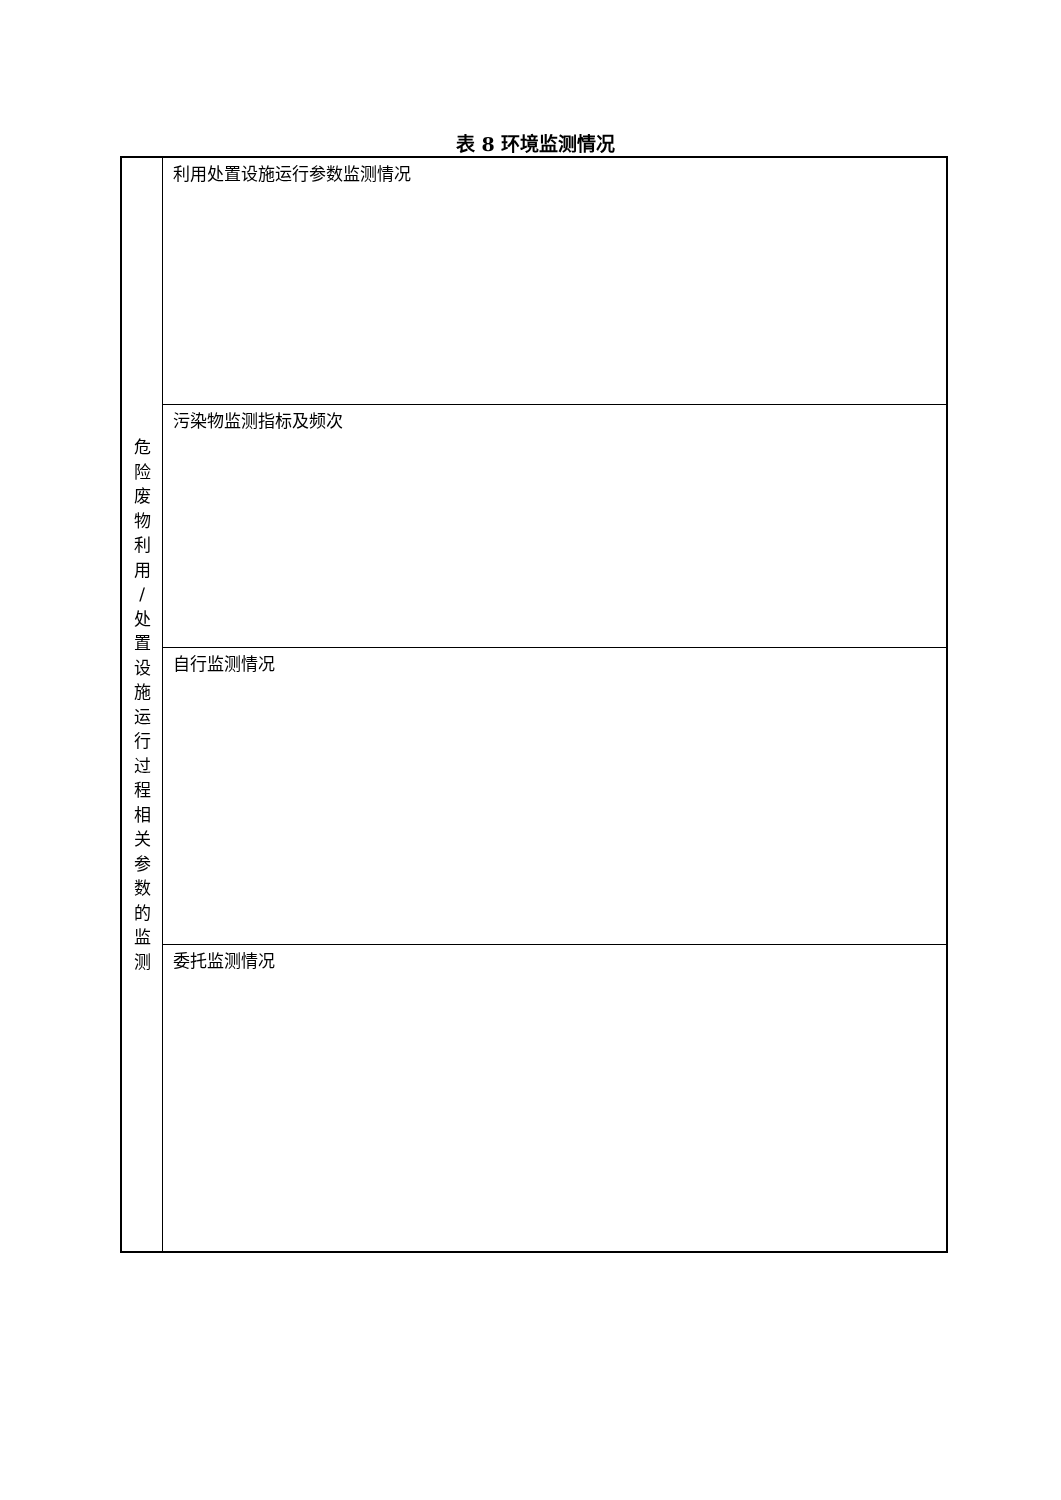表 8 环境监测情况
| 危 险 废 物 利 用 / 处 置 设 施 运 行 过 程 相 关 参 数 的 监 测 | 利用处置设施运行参数监测情况 |
| | 污染物监测指标及频次 |
| | 自行监测情况 |
| | 委托监测情况 |